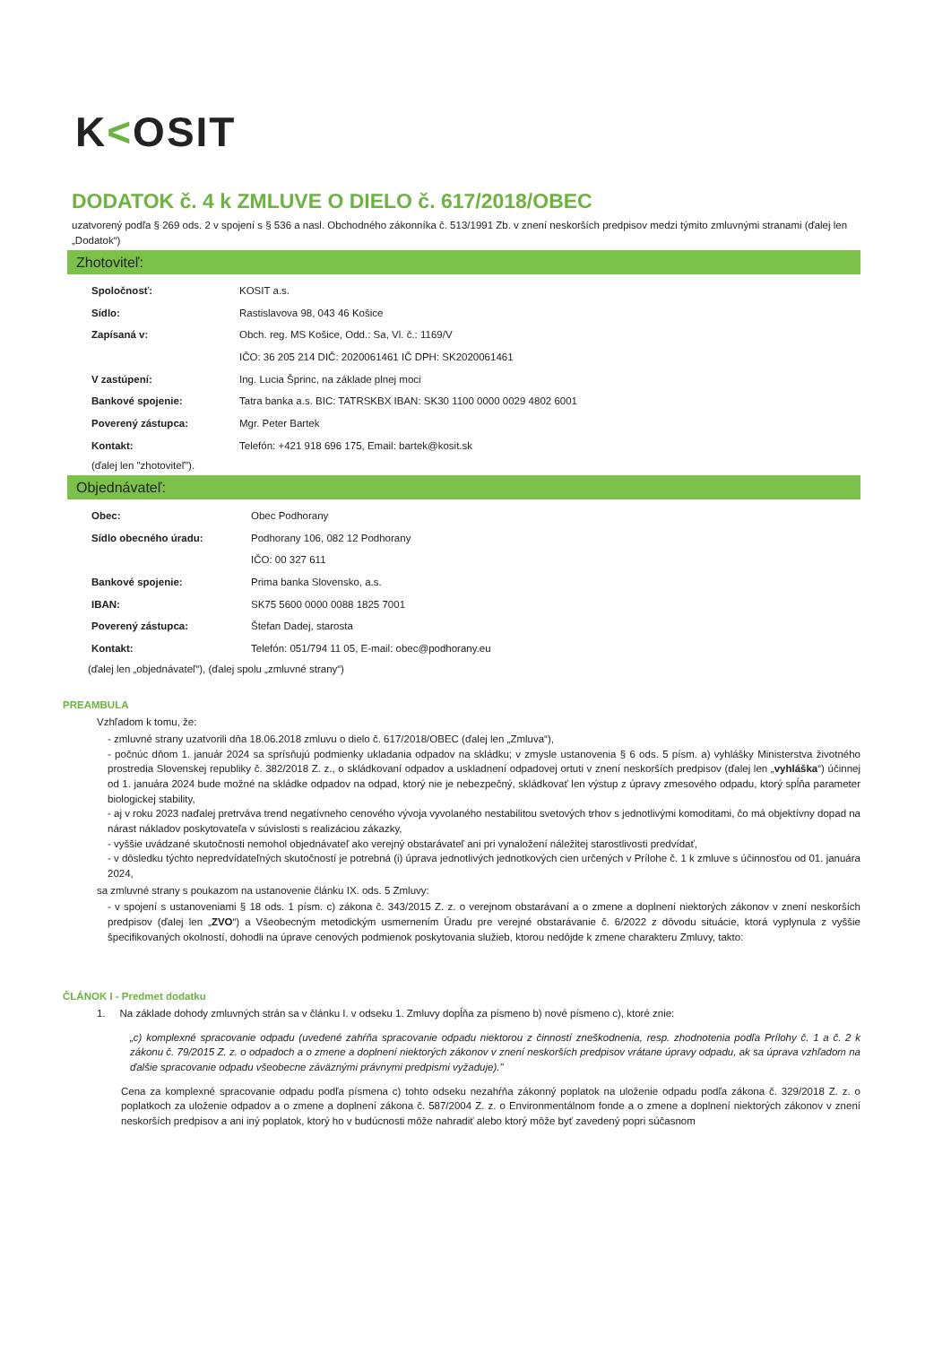K<OSIT
DODATOK č. 4 k ZMLUVE O DIELO č. 617/2018/OBEC
uzatvorený podľa § 269 ods. 2 v spojení s § 536 a nasl. Obchodného zákonníka č. 513/1991 Zb. v znení neskorších predpisov medzi týmito zmluvnými stranami (ďalej len „Dodatok“)
Zhotoviteľ:
| Spoločnosť: | KOSIT a.s. |
| Sídlo: | Rastislavova 98, 043 46 Košice |
| Zapísaná v: | Obch. reg. MS Košice, Odd.: Sa, Vl. č.: 1169/V |
| | IČO: 36 205 214 DIČ: 2020061461 IČ DPH: SK2020061461 |
| V zastúpení: | Ing. Lucia Šprinc, na základe plnej moci |
| Bankové spojenie: | Tatra banka a.s. BIC: TATRSKBX IBAN: SK30 1100 0000 0029 4802 6001 |
| Poverený zástupca: | Mgr. Peter Bartek |
| Kontakt: | Telefón: +421 918 696 175, Email: bartek@kosit.sk |
(ďalej len "zhotoviteľ").
Objednávateľ:
| Obec: | Obec Podhorany |
| Sídlo obecného úradu: | Podhorany 106, 082 12 Podhorany |
| | IČO: 00 327 611 |
| Bankové spojenie: | Prima banka Slovensko, a.s. |
| IBAN: | SK75 5600 0000 0088 1825 7001 |
| Poverený zástupca: | Štefan Dadej, starosta |
| Kontakt: | Telefón: 051/794 11 05, E-mail: obec@podhorany.eu |
(ďalej len „objednávateľ“), (ďalej spolu „zmluvné strany“)
PREAMBULA
Vzhľadom k tomu, že:
- zmluvné strany uzatvorili dňa 18.06.2018 zmluvu o dielo č. 617/2018/OBEC (ďalej len „Zmluva“),
- počnúc dňom 1. január 2024 sa sprísňujú podmienky ukladania odpadov na skládku; v zmysle ustanovenia § 6 ods. 5 písm. a) vyhlášky Ministerstva životného prostredia Slovenskej republiky č. 382/2018 Z. z., o skládkovaní odpadov a uskladnení odpadovej ortuti v znení neskorších predpisov (ďalej len „vyhláška“) účinnej od 1. januára 2024 bude možné na skládke odpadov na odpad, ktorý nie je nebezpečný, skládkovať len výstup z úpravy zmesového odpadu, ktorý spĺňa parameter biologickej stability,
- aj v roku 2023 naďalej pretrváva trend negatívneho cenového vývoja vyvolaného nestabilitou svetových trhov s jednotlivými komoditami, čo má objektívny dopad na nárast nákladov poskytovateľa v súvislosti s realizáciou zákazky,
- vyššie uvádzané skutočnosti nemohol objednávateľ ako verejný obstarávateľ ani pri vynaložení náležitej starostlivosti predvídať,
- v dôsledku týchto nepredvídateľných skutočností je potrebná (i) úprava jednotlivých jednotkových cien určených v Prílohe č. 1 k zmluve s účinnosťou od 01. januára 2024,
sa zmluvné strany s poukazom na ustanovenie článku IX. ods. 5 Zmluvy:
- v spojení s ustanoveniami § 18 ods. 1 písm. c) zákona č. 343/2015 Z. z. o verejnom obstarávaní a o zmene a doplnení niektorých zákonov v znení neskorších predpisov (ďalej len „ZVO“) a Všeobecným metodickým usmernením Úradu pre verejné obstarávanie č. 6/2022 z dôvodu situácie, ktorá vyplynula z vyššie špecifikovaných okolností, dohodli na úprave cenových podmienok poskytovania služieb, ktorou nedôjde k zmene charakteru Zmluvy, takto:
ČLÁNOK I - Predmet dodatku
1. Na základe dohody zmluvných strán sa v článku I. v odseku 1. Zmluvy dopĺňa za písmeno b) nové písmeno c), ktoré znie:
„c) komplexné spracovanie odpadu (uvedené zahŕňa spracovanie odpadu niektorou z činností zneškodnenia, resp. zhodnotenia podľa Prílohy č. 1 a č. 2 k zákonu č. 79/2015 Z. z. o odpadoch a o zmene a doplnení niektorých zákonov v znení neskorších predpisov vrátane úpravy odpadu, ak sa úprava vzhľadom na ďalšie spracovanie odpadu všeobecne záväznými právnymi predpismi vyžaduje)."
Cena za komplexné spracovanie odpadu podľa písmena c) tohto odseku nezahŕňa zákonný poplatok na uloženie odpadu podľa zákona č. 329/2018 Z. z. o poplatkoch za uloženie odpadov a o zmene a doplnení zákona č. 587/2004 Z. z. o Environmentálnom fonde a o zmene a doplnení niektorých zákonov v znení neskorších predpisov a ani iný poplatok, ktorý ho v budúcnosti môže nahradiť alebo ktorý môže byť zavedený popri súčasnom